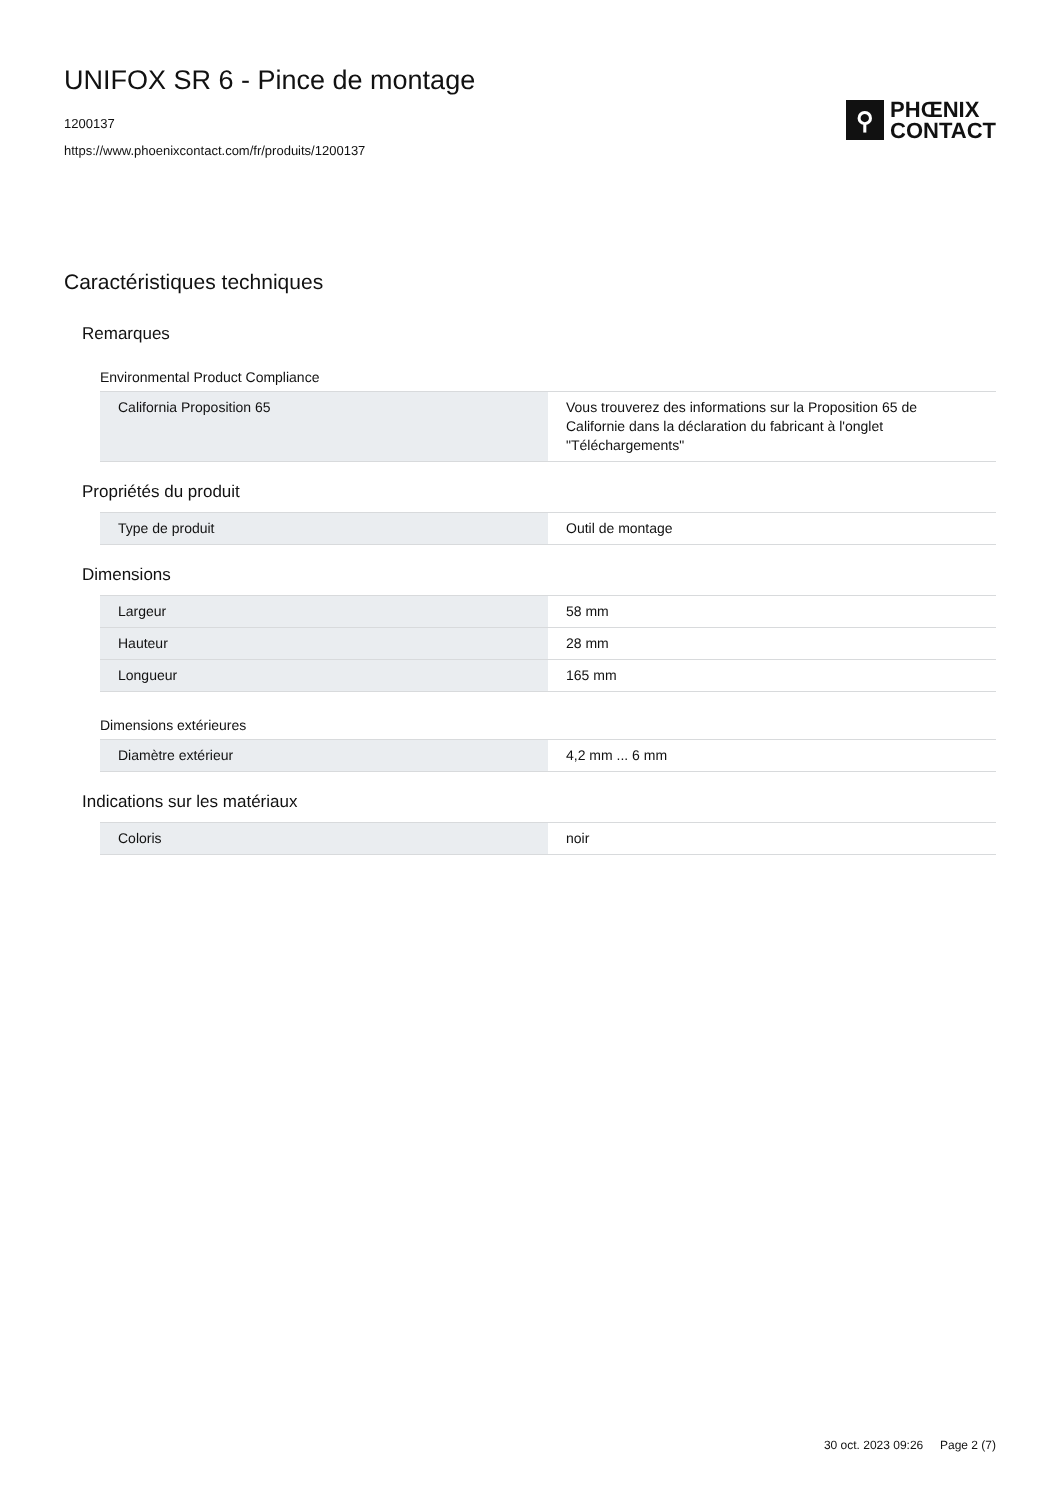UNIFOX SR 6 - Pince de montage
1200137
https://www.phoenixcontact.com/fr/produits/1200137
⚲
PHŒNIX
CONTACT
Caractéristiques techniques
Remarques
Environmental Product Compliance
| California Proposition 65 | Vous trouverez des informations sur la Proposition 65 de Californie dans la déclaration du fabricant à l'onglet "Téléchargements" |
Propriétés du produit
| Type de produit | Outil de montage |
Dimensions
| Largeur | 58 mm |
| Hauteur | 28 mm |
| Longueur | 165 mm |
Dimensions extérieures
| Diamètre extérieur | 4,2 mm ... 6 mm |
Indications sur les matériaux
| Coloris | noir |
30 oct. 2023 09:26 Page 2 (7)